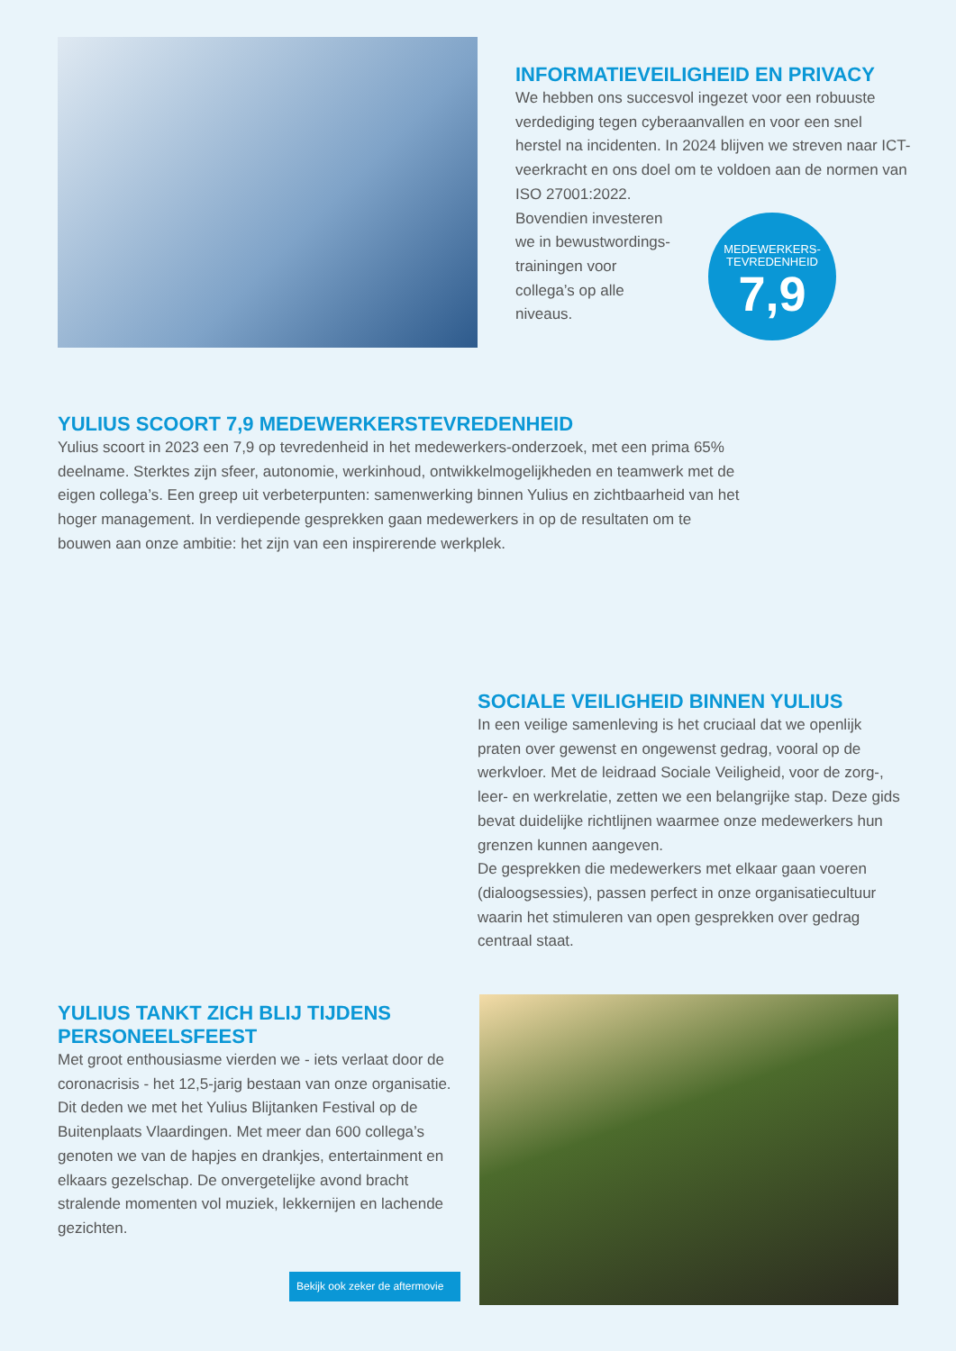INFORMATIEVEILIGHEID EN PRIVACY
We hebben ons succesvol ingezet voor een robuuste verdediging tegen cyberaanvallen en voor een snel herstel na incidenten. In 2024 blijven we streven naar ICT-veerkracht en ons doel om te voldoen aan de normen van
ISO 27001:2022.
Bovendien investeren
we in bewustwordings-
trainingen voor
collega’s op alle
niveaus.
MEDEWERKERS-
TEVREDENHEID
7,9
YULIUS SCOORT 7,9 MEDEWERKERSTEVREDENHEID
Yulius scoort in 2023 een 7,9 op tevredenheid in het medewerkers-onderzoek, met een prima 65% deelname. Sterktes zijn sfeer, autonomie, werkinhoud, ontwikkelmogelijkheden en teamwerk met de eigen collega’s. Een greep uit verbeterpunten: samenwerking binnen Yulius en zichtbaarheid van het hoger management. In verdiepende gesprekken gaan medewerkers in op de resultaten om te bouwen aan onze ambitie: het zijn van een inspirerende werkplek.
SOCIALE VEILIGHEID BINNEN YULIUS
In een veilige samenleving is het cruciaal dat we openlijk praten over gewenst en ongewenst gedrag, vooral op de werkvloer. Met de leidraad Sociale Veiligheid, voor de zorg-, leer- en werkrelatie, zetten we een belangrijke stap. Deze gids bevat duidelijke richtlijnen waarmee onze medewerkers hun grenzen kunnen aangeven.
De gesprekken die medewerkers met elkaar gaan voeren (dialoogsessies), passen perfect in onze organisatiecultuur waarin het stimuleren van open gesprekken over gedrag centraal staat.
YULIUS TANKT ZICH BLIJ TIJDENS PERSONEELSFEEST
Met groot enthousiasme vierden we - iets verlaat door de coronacrisis - het 12,5-jarig bestaan van onze organisatie. Dit deden we met het Yulius Blijtanken Festival op de Buitenplaats Vlaardingen. Met meer dan 600 collega’s genoten we van de hapjes en drankjes, entertainment en elkaars gezelschap. De onvergetelijke avond bracht stralende momenten vol muziek, lekkernijen en lachende gezichten.
Bekijk ook zeker de aftermovie